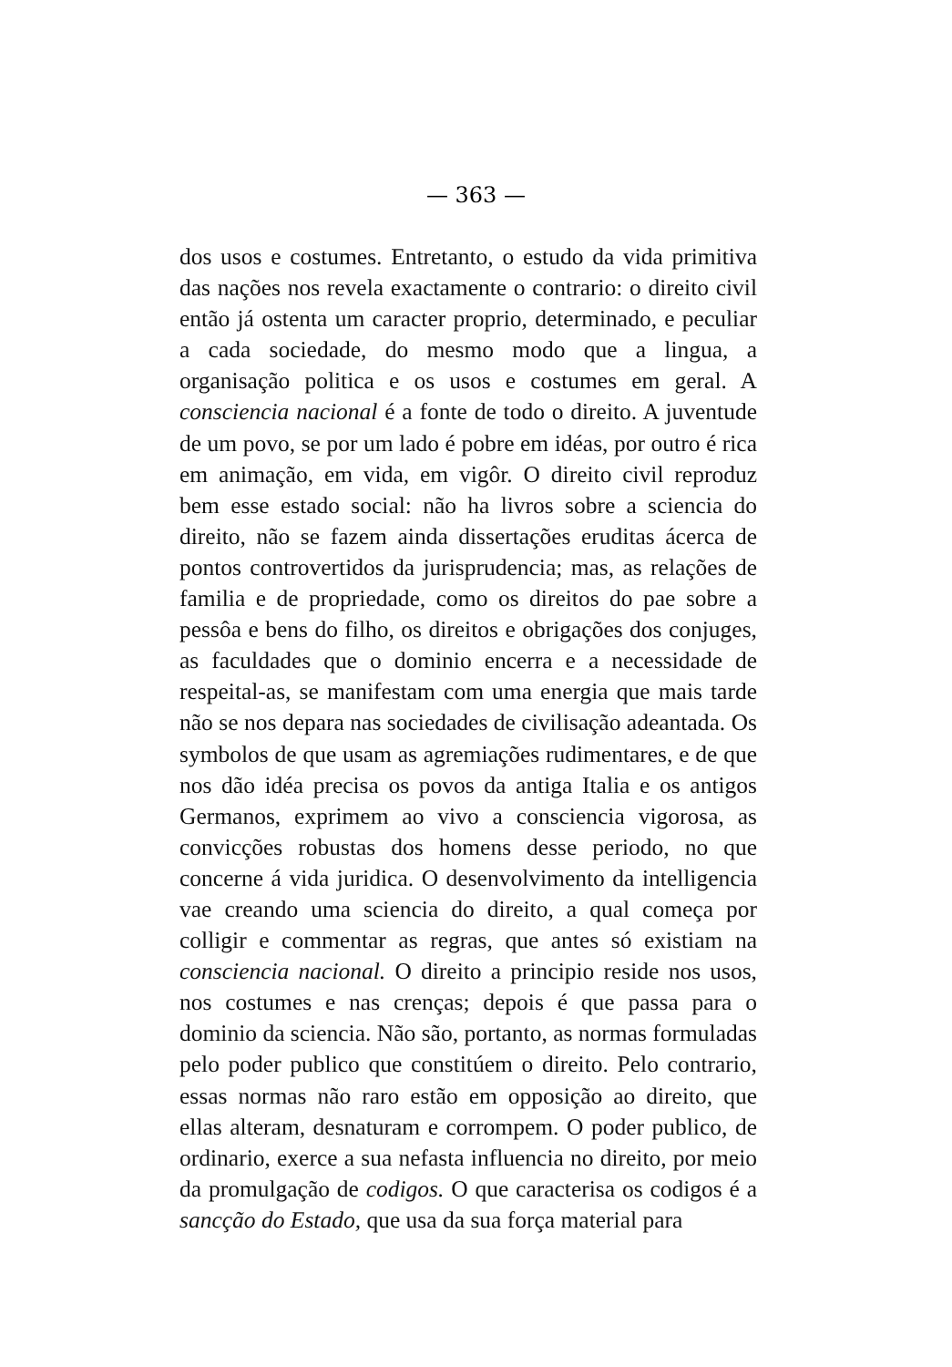— 363 —
dos usos e costumes. Entretanto, o estudo da vida primitiva das nações nos revela exactamente o contrario: o direito civil então já ostenta um caracter proprio, determinado, e peculiar a cada sociedade, do mesmo modo que a lingua, a organisação politica e os usos e costumes em geral. A consciencia nacional é a fonte de todo o direito. A juventude de um povo, se por um lado é pobre em idéas, por outro é rica em animação, em vida, em vigôr. O direito civil reproduz bem esse estado social: não ha livros sobre a sciencia do direito, não se fazem ainda dissertações eruditas ácerca de pontos controvertidos da jurisprudencia; mas, as relações de familia e de propriedade, como os direitos do pae sobre a pessôa e bens do filho, os direitos e obrigações dos conjuges, as faculdades que o dominio encerra e a necessidade de respeital-as, se manifestam com uma energia que mais tarde não se nos depara nas sociedades de civilisação adeantada. Os symbolos de que usam as agremiações rudimentares, e de que nos dão idéa precisa os povos da antiga Italia e os antigos Germanos, exprimem ao vivo a consciencia vigorosa, as convicções robustas dos homens desse periodo, no que concerne á vida juridica. O desenvolvimento da intelligencia vae creando uma sciencia do direito, a qual começa por colligir e commentar as regras, que antes só existiam na consciencia nacional. O direito a principio reside nos usos, nos costumes e nas crenças; depois é que passa para o dominio da sciencia. Não são, portanto, as normas formuladas pelo poder publico que constitúem o direito. Pelo contrario, essas normas não raro estão em opposição ao direito, que ellas alteram, desnaturam e corrompem. O poder publico, de ordinario, exerce a sua nefasta influencia no direito, por meio da promulgação de codigos. O que caracterisa os codigos é a sancção do Estado, que usa da sua força material para